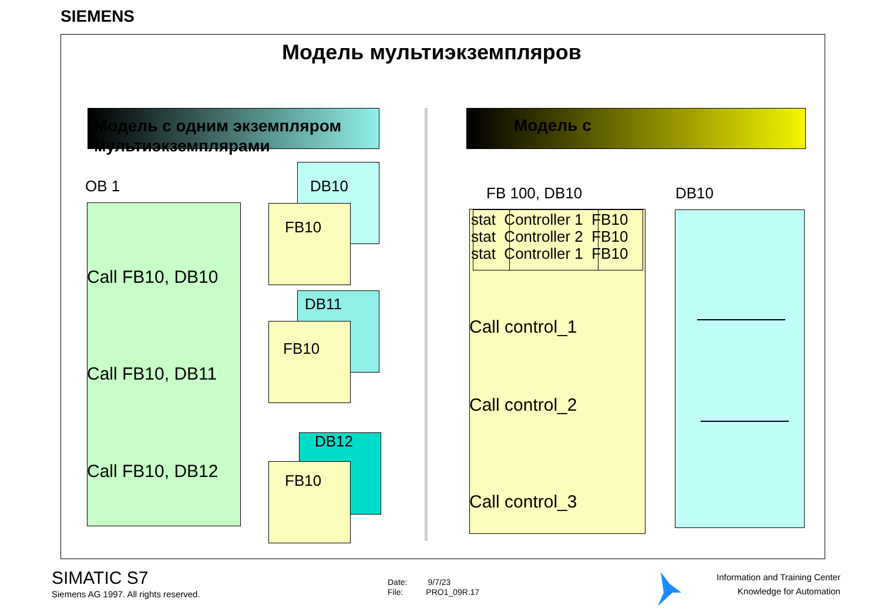SIEMENS
Модель мультиэкземпляров
Модель с одним экземпляром
мультиэкземплярами
Модель с
OB 1
Call FB10, DB10
Call FB10, DB11
Call FB10, DB12
DB10
FB10
DB11
FB10
DB12
FB10
FB 100, DB10 DB10
stat Controller 1 FB10
stat Controller 2 FB10
stat Controller 1 FB10
Call control_1
Call control_2
Call control_3
SIMATIC S7
Siemens AG 1997. All rights reserved.
Date: 9/7/23
File: PRO1_09R.17
Information and Training Center
Knowledge for Automation